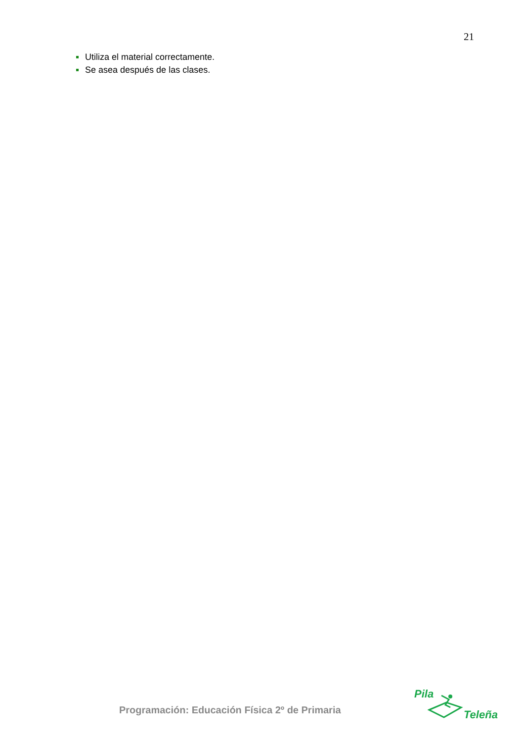21
Utiliza el material correctamente.
Se asea después de las clases.
Programación: Educación Física 2º de Primaria
Pila
Teleña